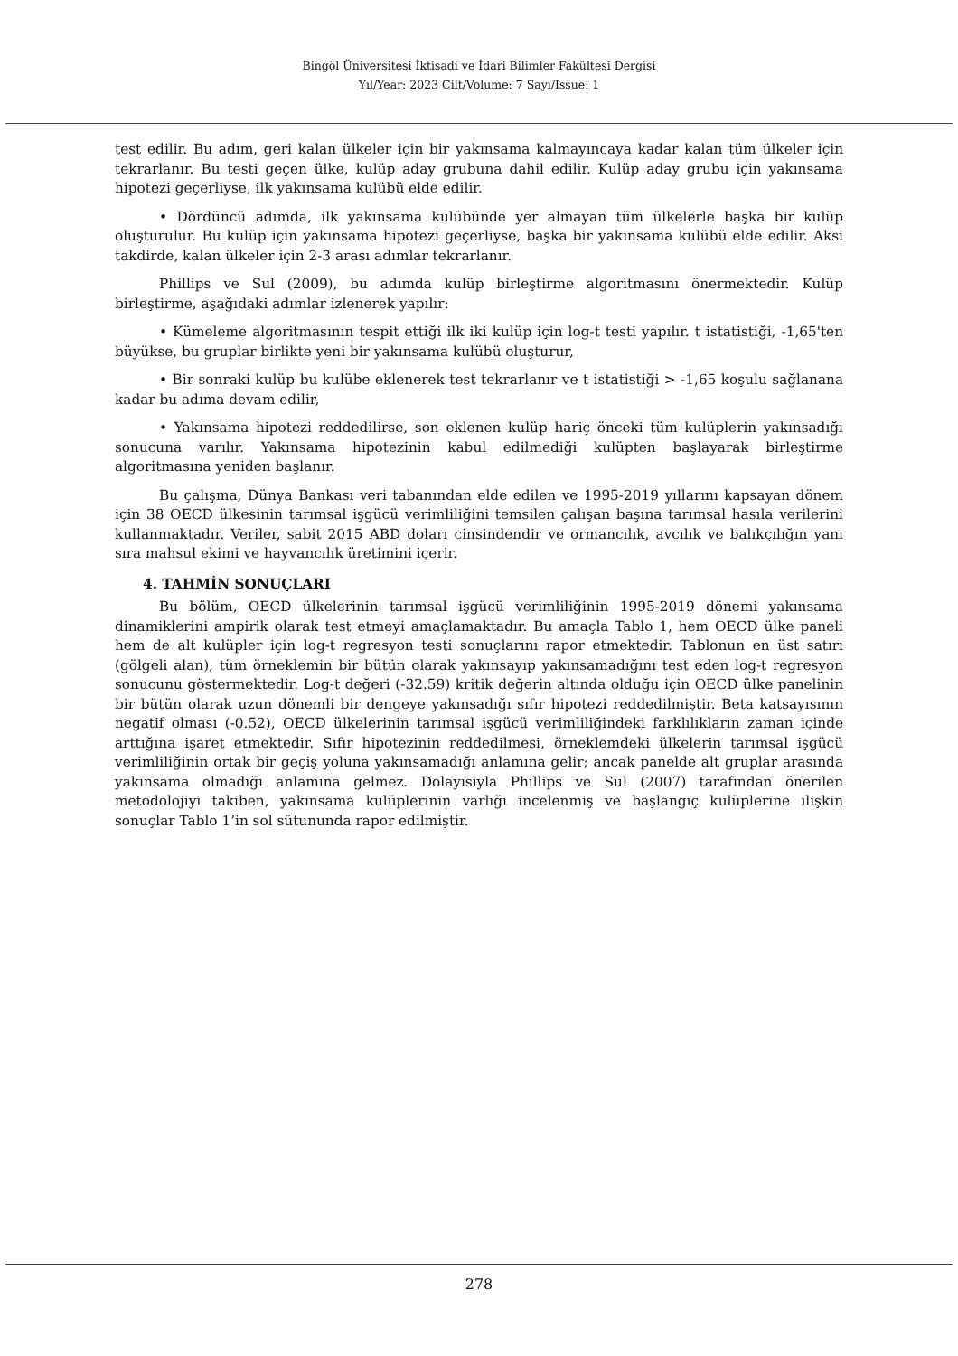Bingöl Üniversitesi İktisadi ve İdari Bilimler Fakültesi Dergisi
Yıl/Year: 2023 Cilt/Volume: 7 Sayı/Issue: 1
test edilir. Bu adım, geri kalan ülkeler için bir yakınsama kalmayıncaya kadar kalan tüm ülkeler için tekrarlanır. Bu testi geçen ülke, kulüp aday grubuna dahil edilir. Kulüp aday grubu için yakınsama hipotezi geçerliyse, ilk yakınsama kulübü elde edilir.
• Dördüncü adımda, ilk yakınsama kulübünde yer almayan tüm ülkelerle başka bir kulüp oluşturulur. Bu kulüp için yakınsama hipotezi geçerliyse, başka bir yakınsama kulübü elde edilir. Aksi takdirde, kalan ülkeler için 2-3 arası adımlar tekrarlanır.
Phillips ve Sul (2009), bu adımda kulüp birleştirme algoritmasını önermektedir. Kulüp birleştirme, aşağıdaki adımlar izlenerek yapılır:
• Kümeleme algoritmasının tespit ettiği ilk iki kulüp için log-t testi yapılır. t istatistiği, -1,65'ten büyükse, bu gruplar birlikte yeni bir yakınsama kulübü oluşturur,
• Bir sonraki kulüp bu kulübe eklenerek test tekrarlanır ve t istatistiği > -1,65 koşulu sağlanana kadar bu adıma devam edilir,
• Yakınsama hipotezi reddedilirse, son eklenen kulüp hariç önceki tüm kulüplerin yakınsadığı sonucuna varılır. Yakınsama hipotezinin kabul edilmediği kulüpten başlayarak birleştirme algoritmasına yeniden başlanır.
Bu çalışma, Dünya Bankası veri tabanından elde edilen ve 1995-2019 yıllarını kapsayan dönem için 38 OECD ülkesinin tarımsal işgücü verimliliğini temsilen çalışan başına tarımsal hasıla verilerini kullanmaktadır. Veriler, sabit 2015 ABD doları cinsindendir ve ormancılık, avcılık ve balıkçılığın yanı sıra mahsul ekimi ve hayvancılık üretimini içerir.
4. TAHMİN SONUÇLARI
Bu bölüm, OECD ülkelerinin tarımsal işgücü verimliliğinin 1995-2019 dönemi yakınsama dinamiklerini ampirik olarak test etmeyi amaçlamaktadır. Bu amaçla Tablo 1, hem OECD ülke paneli hem de alt kulüpler için log-t regresyon testi sonuçlarını rapor etmektedir. Tablonun en üst satırı (gölgeli alan), tüm örneklemin bir bütün olarak yakınsayıp yakınsamadığını test eden log-t regresyon sonucunu göstermektedir. Log-t değeri (-32.59) kritik değerin altında olduğu için OECD ülke panelinin bir bütün olarak uzun dönemli bir dengeye yakınsadığı sıfır hipotezi reddedilmiştir. Beta katsayısının negatif olması (-0.52), OECD ülkelerinin tarımsal işgücü verimliliğindeki farklılıkların zaman içinde arttığına işaret etmektedir. Sıfır hipotezinin reddedilmesi, örneklemdeki ülkelerin tarımsal işgücü verimliliğinin ortak bir geçiş yoluna yakınsamadığı anlamına gelir; ancak panelde alt gruplar arasında yakınsama olmadığı anlamına gelmez. Dolayısıyla Phillips ve Sul (2007) tarafından önerilen metodolojiyi takiben, yakınsama kulüplerinin varlığı incelenmiş ve başlangıç kulüplerine ilişkin sonuçlar Tablo 1’in sol sütununda rapor edilmiştir.
278